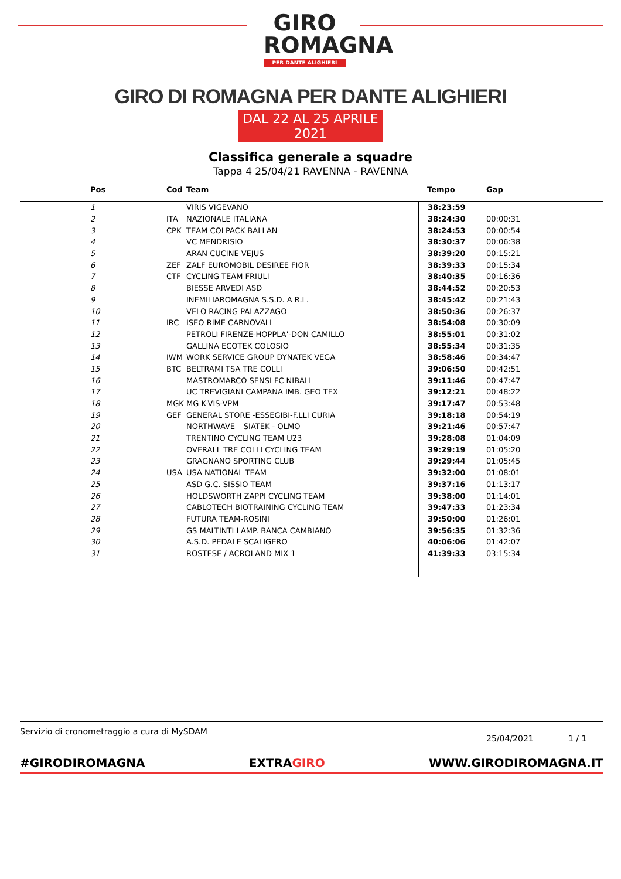GIRO ROMAGNA
PER DANTE ALIGHIERI
GIRO DI ROMAGNA PER DANTE ALIGHIERI
DAL 22 AL 25 APRILE 2021
Classifica generale a squadre
Tappa 4 25/04/21 RAVENNA - RAVENNA
| Pos | Cod | Team | Tempo | Gap |
| --- | --- | --- | --- | --- |
| 1 | | VIRIS VIGEVANO | 38:23:59 | |
| 2 | ITA | NAZIONALE ITALIANA | 38:24:30 | 00:00:31 |
| 3 | CPK | TEAM COLPACK BALLAN | 38:24:53 | 00:00:54 |
| 4 | | VC MENDRISIO | 38:30:37 | 00:06:38 |
| 5 | | ARAN CUCINE VEJUS | 38:39:20 | 00:15:21 |
| 6 | ZEF | ZALF EUROMOBIL DESIREE FIOR | 38:39:33 | 00:15:34 |
| 7 | CTF | CYCLING TEAM FRIULI | 38:40:35 | 00:16:36 |
| 8 | | BIESSE ARVEDI ASD | 38:44:52 | 00:20:53 |
| 9 | | INEMILIAROMAGNA S.S.D. A R.L. | 38:45:42 | 00:21:43 |
| 10 | | VELO RACING PALAZZAGO | 38:50:36 | 00:26:37 |
| 11 | IRC | ISEO RIME CARNOVALI | 38:54:08 | 00:30:09 |
| 12 | | PETROLI FIRENZE-HOPPLA'-DON CAMILLO | 38:55:01 | 00:31:02 |
| 13 | | GALLINA ECOTEK COLOSIO | 38:55:34 | 00:31:35 |
| 14 | IWM | WORK SERVICE GROUP DYNATEK VEGA | 38:58:46 | 00:34:47 |
| 15 | BTC | BELTRAMI TSA TRE COLLI | 39:06:50 | 00:42:51 |
| 16 | | MASTROMARCO SENSI FC NIBALI | 39:11:46 | 00:47:47 |
| 17 | | UC TREVIGIANI CAMPANA IMB. GEO TEX | 39:12:21 | 00:48:22 |
| 18 | MGK | MG K-VIS-VPM | 39:17:47 | 00:53:48 |
| 19 | GEF | GENERAL STORE -ESSEGIBI-F.LLI CURIA | 39:18:18 | 00:54:19 |
| 20 | | NORTHWAVE – SIATEK - OLMO | 39:21:46 | 00:57:47 |
| 21 | | TRENTINO CYCLING TEAM U23 | 39:28:08 | 01:04:09 |
| 22 | | OVERALL TRE COLLI CYCLING TEAM | 39:29:19 | 01:05:20 |
| 23 | | GRAGNANO SPORTING CLUB | 39:29:44 | 01:05:45 |
| 24 | USA | USA NATIONAL TEAM | 39:32:00 | 01:08:01 |
| 25 | | ASD G.C. SISSIO TEAM | 39:37:16 | 01:13:17 |
| 26 | | HOLDSWORTH ZAPPI CYCLING TEAM | 39:38:00 | 01:14:01 |
| 27 | | CABLOTECH BIOTRAINING CYCLING TEAM | 39:47:33 | 01:23:34 |
| 28 | | FUTURA TEAM-ROSINI | 39:50:00 | 01:26:01 |
| 29 | | GS MALTINTI LAMP. BANCA CAMBIANO | 39:56:35 | 01:32:36 |
| 30 | | A.S.D. PEDALE SCALIGERO | 40:06:06 | 01:42:07 |
| 31 | | ROSTESE / ACROLAND MIX 1 | 41:39:33 | 03:15:34 |
Servizio di cronometraggio a cura di MySDAM
25/04/2021 1 / 1
#GIRODIROMAGNA EXTRAGIRO WWW.GIRODIROMAGNA.IT